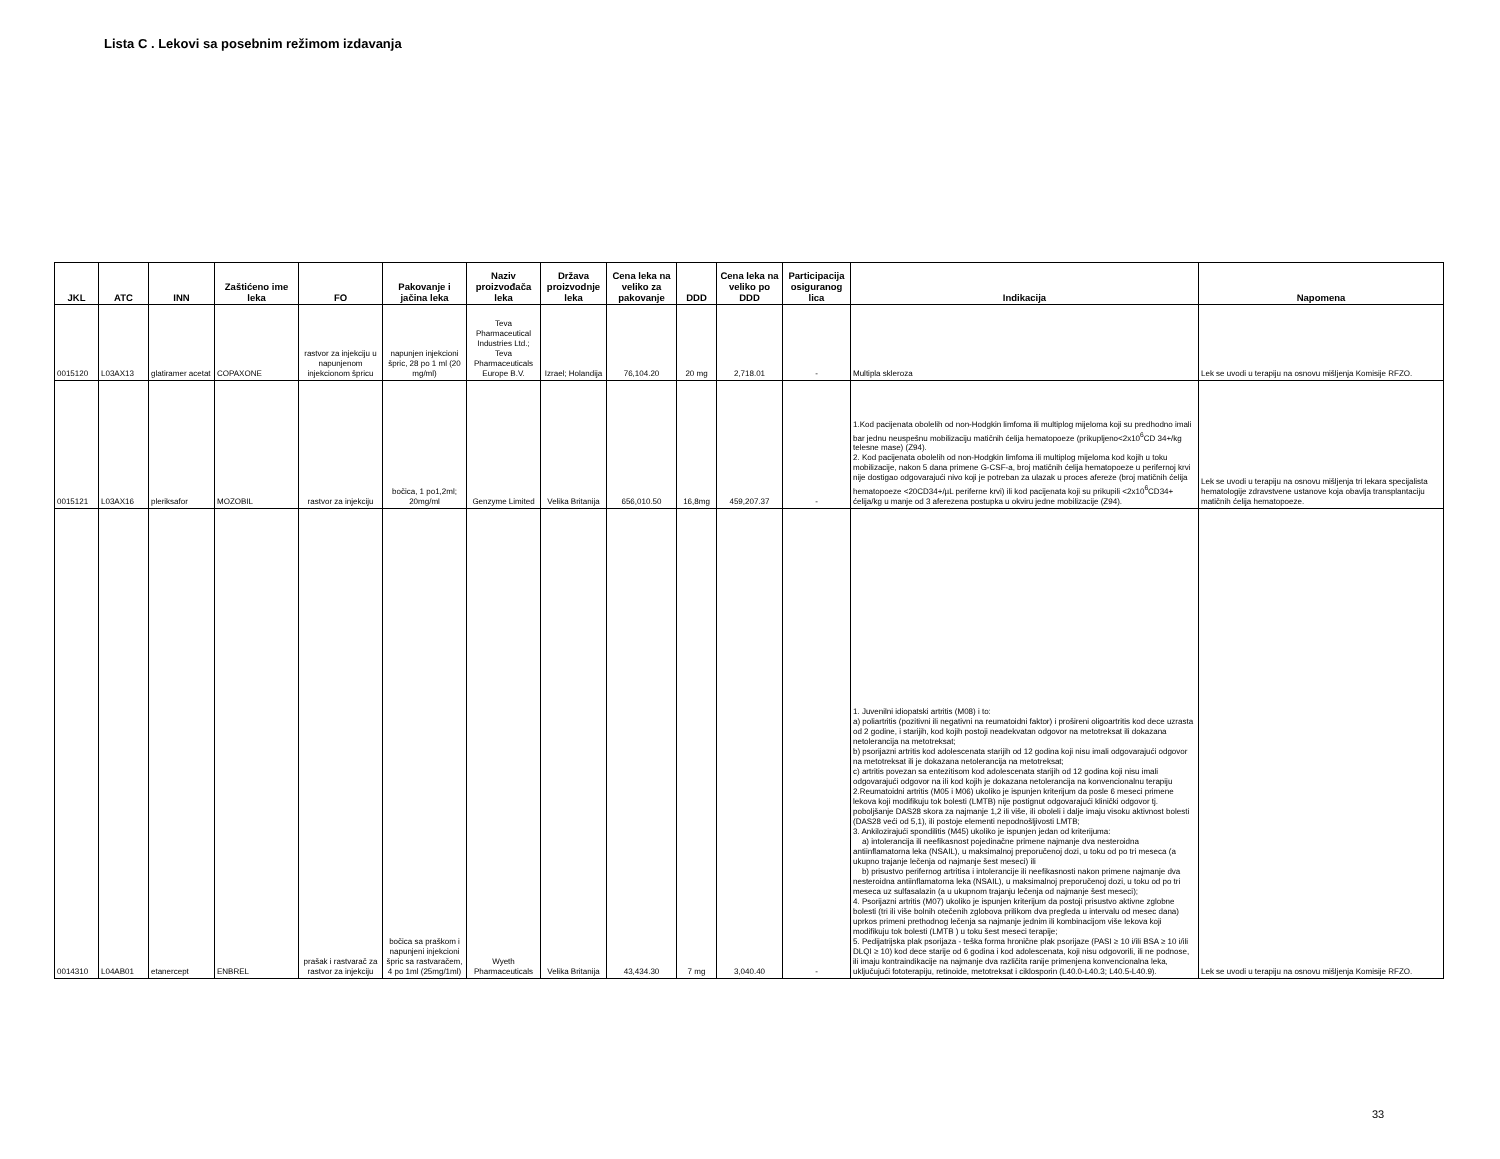Lista C . Lekovi sa posebnim režimom izdavanja
| JKL | ATC | INN | Zaštićeno ime leka | FO | Pakovanje i jačina leka | Naziv proizvođača leka | Država proizvodnje leka | Cena leka na veliko za pakovanje | DDD | Cena leka na veliko po DDD | Participacija osiguranog lica | Indikacija | Napomena |
| --- | --- | --- | --- | --- | --- | --- | --- | --- | --- | --- | --- | --- | --- |
| 0015120 | L03AX13 | glatiramer acetat | COPAXONE | rastvor za injekciju u napunjenom injekcionom špricu | napunjen injekcioni špric, 28 po 1 ml (20 mg/ml) | Teva Pharmaceutical Industries Ltd.; Teva Pharmaceuticals Europe B.V. | Izrael; Holandija | 76,104.20 | 20 mg | 2,718.01 | - | Multipla skleroza | Lek se uvodi u terapiju na osnovu mišljenja Komisije RFZO. |
| 0015121 | L03AX16 | pleriksafor | MOZOBIL | rastvor za injekciju | bočica, 1 po1,2ml; 20mg/ml | Genzyme Limited | Velika Britanija | 656,010.50 | 16,8mg | 459,207.37 | - | 1.Kod pacijenata obolelih od non-Hodgkin limfoma ili multiplog mijeloma koji su predhodno imali bar jednu neuspešnu mobilizaciju matičnih ćelija hematopoeze (prikupljeno<2x10<sup>6</sup>CD 34+/kg telesne mase) (Z94). 2. Kod pacijenata obolelih od non-Hodgkin limfoma ili multiplog mijeloma kod kojih u toku mobilizacije, nakon 5 dana primene G-CSF-a, broj matičnih ćelija hematopoeze u perifernoj krvi nije dostigao odgovarajući nivo koji je potreban za ulazak u proces afereze (broj matičnih ćelija hematopoeze <20CD34+/µL periferne krvi) ili kod pacijenata koji su prikupili <2x10<sup>6</sup>CD34+ ćelija/kg u manje od 3 aferezena postupka u okviru jedne mobilizacije (Z94). | Lek se uvodi u terapiju na osnovu mišljenja tri lekara specijalista hematologije zdravstvene ustanove koja obavlja transplantaciju matičnih ćelija hematopoeze. |
| 0014310 | L04AB01 | etanercept | ENBREL | prašak i rastvarač za rastvor za injekciju | bočica sa praškom i napunjeni injekcioni špric sa rastvaračem, 4 po 1ml (25mg/1ml) | Wyeth Pharmaceuticals | Velika Britanija | 43,434.30 | 7 mg | 3,040.40 | - | 1. Juvenilni idiopatski artritis (M08) i to: a) poliartritis (pozitivni ili negativni na reumatoidni faktor) i prošireni oligoartritis kod dece uzrasta od 2 godine, i starijih, kod kojih postoji neadekvatan odgovor na metotreksat ili dokazana netolerancija na metotreksat; b) psorijazni artritis kod adolescenata starijih od 12 godina koji nisu imali odgovarajući odgovor na metotreksat ili je dokazana netolerancija na metotreksat; c) artritis povezan sa entezitisom kod adolescenata starijih od 12 godina koji nisu imali odgovarajući odgovor na ili kod kojih je dokazana netolerancija na konvencionalnu terapiju 2.Reumatoidni artritis (M05 i M06) ukoliko je ispunjen kriterijum da posle 6 meseci primene lekova koji modifikuju tok bolesti (LMTB) nije postignut odgovarajući klinički odgovor tj. poboljšanje DAS28 skora za najmanje 1,2 ili više, ili oboleli i dalje imaju visoku aktivnost bolesti (DAS28 veći od 5,1), ili postoje elementi nepodnošljivosti LMTB; 3. Ankilozirajući spondilitis (M45) ukoliko je ispunjen jedan od kriterijuma: a) intolerancija ili neefikasnost pojedinačne primene najmanje dva nesteroidna antiinflamatorna leka (NSAIL), u maksimalnoj preporučenoj dozi, u toku od po tri meseca (a ukupno trajanje lečenja od najmanje šest meseci) ili b) prisustvo perifernog artritisa i intolerancije ili neefikasnosti nakon primene najmanje dva nesteroidna antiinflamatorna leka (NSAIL), u maksimalnoj preporučenoj dozi, u toku od po tri meseca uz sulfasalazin (a u ukupnom trajanju lečenja od najmanje šest meseci); 4. Psorijazni artritis (M07) ukoliko je ispunjen kriterijum da postoji prisustvo aktivne zglobne bolesti (tri ili više bolnih otečenih zglobova prilikom dva pregleda u intervalu od mesec dana) uprkos primeni prethodnog lečenja sa najmanje jednim ili kombinacijom više lekova koji modifikuju tok bolesti (LMTB ) u toku šest meseci terapije; 5. Pedijatrijska plak psorijaza - teška forma hronične plak psorijaze (PASI ≥ 10 i/ili BSA ≥ 10 i/ili DLQI ≥ 10) kod dece starije od 6 godina i kod adolescenata, koji nisu odgovorili, ili ne podnose, ili imaju kontraindikacije na najmanje dva različita ranije primenjena konvencionalna leka, uključujući fototerapiju, retinoide, metotreksat i ciklosporin (L40.0-L40.3; L40.5-L40.9). | Lek se uvodi u terapiju na osnovu mišljenja Komisije RFZO. |
33